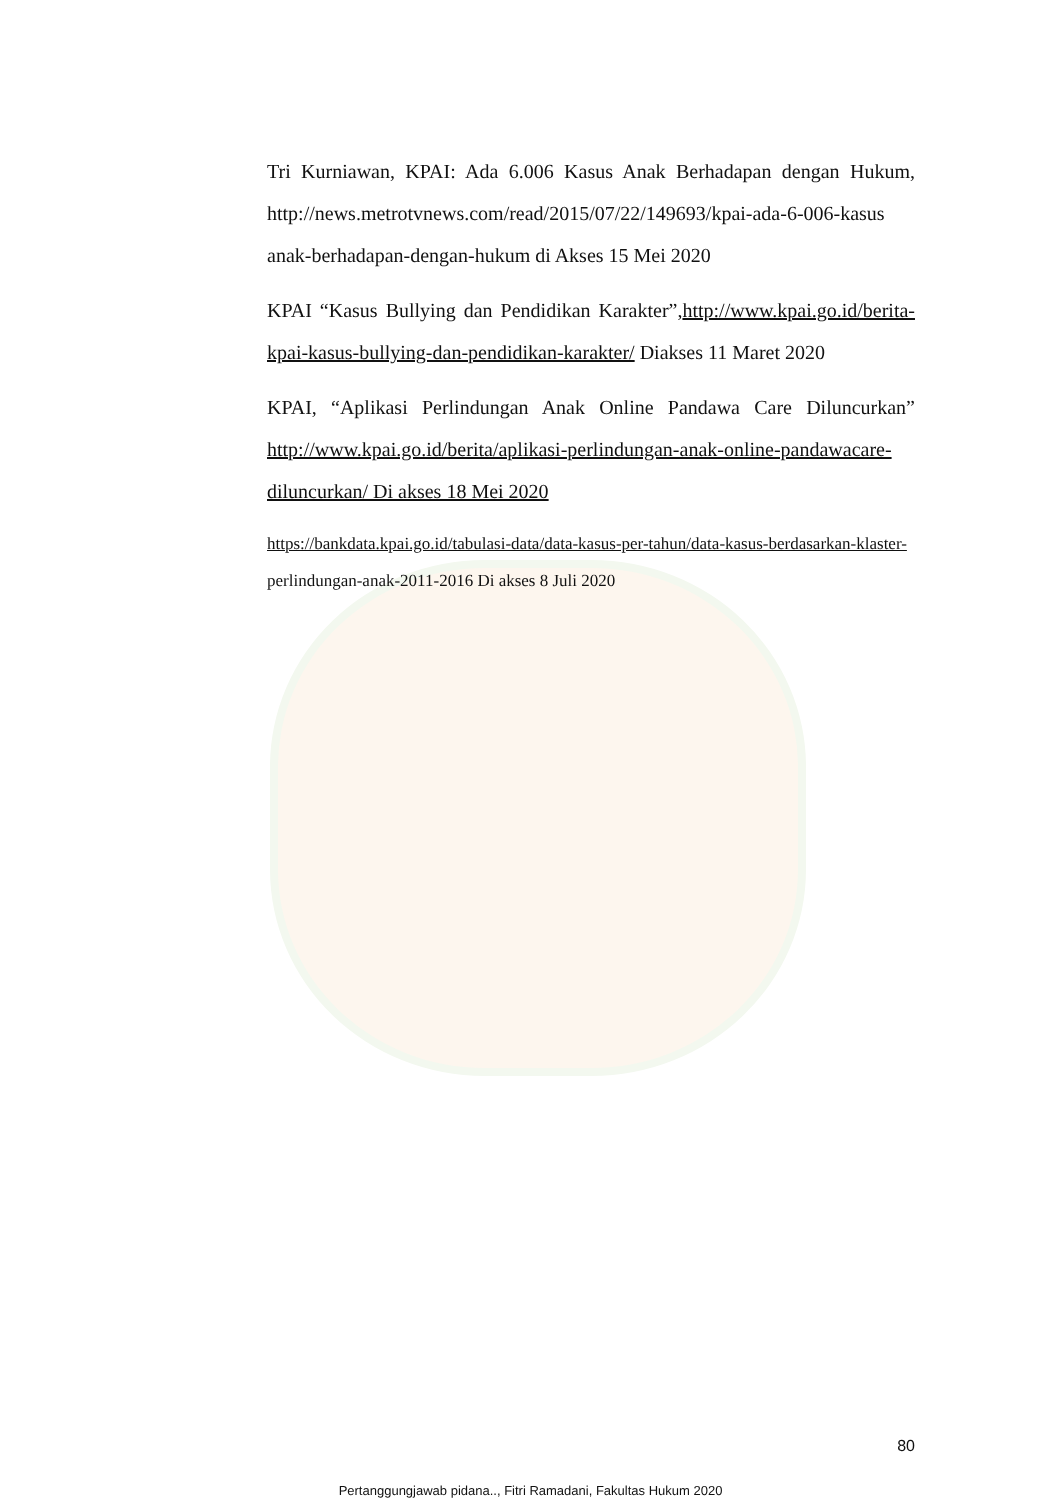Tri Kurniawan, KPAI: Ada 6.006 Kasus Anak Berhadapan dengan Hukum, http://news.metrotvnews.com/read/2015/07/22/149693/kpai-ada-6-006-kasus anak-berhadapan-dengan-hukum di Akses 15 Mei 2020
KPAI “Kasus Bullying dan Pendidikan Karakter”,http://www.kpai.go.id/berita-kpai-kasus-bullying-dan-pendidikan-karakter/ Diakses 11 Maret 2020
KPAI, “Aplikasi Perlindungan Anak Online Pandawa Care Diluncurkan” http://www.kpai.go.id/berita/aplikasi-perlindungan-anak-online-pandawacare-diluncurkan/ Di akses 18 Mei 2020
https://bankdata.kpai.go.id/tabulasi-data/data-kasus-per-tahun/data-kasus-berdasarkan-klaster- perlindungan-anak-2011-2016 Di akses 8 Juli 2020
80
Pertanggungjawab pidana.., Fitri Ramadani, Fakultas Hukum 2020